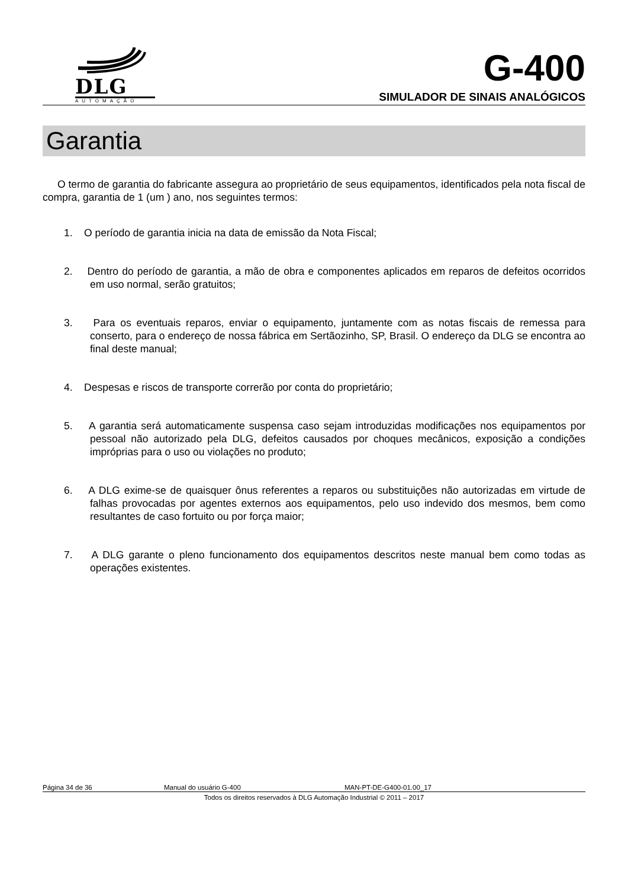DLG
AUTOMAÇÃO
G-400
SIMULADOR DE SINAIS ANALÓGICOS
Garantia
O termo de garantia do fabricante assegura ao proprietário de seus equipamentos, identificados pela nota fiscal de compra, garantia de 1 (um ) ano, nos seguintes termos:
1. O período de garantia inicia na data de emissão da Nota Fiscal;
2. Dentro do período de garantia, a mão de obra e componentes aplicados em reparos de defeitos ocorridos em uso normal, serão gratuitos;
3. Para os eventuais reparos, enviar o equipamento, juntamente com as notas fiscais de remessa para conserto, para o endereço de nossa fábrica em Sertãozinho, SP, Brasil. O endereço da DLG se encontra ao final deste manual;
4. Despesas e riscos de transporte correrão por conta do proprietário;
5. A garantia será automaticamente suspensa caso sejam introduzidas modificações nos equipamentos por pessoal não autorizado pela DLG, defeitos causados por choques mecânicos, exposição a condições impróprias para o uso ou violações no produto;
6. A DLG exime-se de quaisquer ônus referentes a reparos ou substituições não autorizadas em virtude de falhas provocadas por agentes externos aos equipamentos, pelo uso indevido dos mesmos, bem como resultantes de caso fortuito ou por força maior;
7. A DLG garante o pleno funcionamento dos equipamentos descritos neste manual bem como todas as operações existentes.
Página 34 de 36 Manual do usuário G-400 MAN-PT-DE-G400-01.00_17
Todos os direitos reservados à DLG Automação Industrial © 2011 – 2017